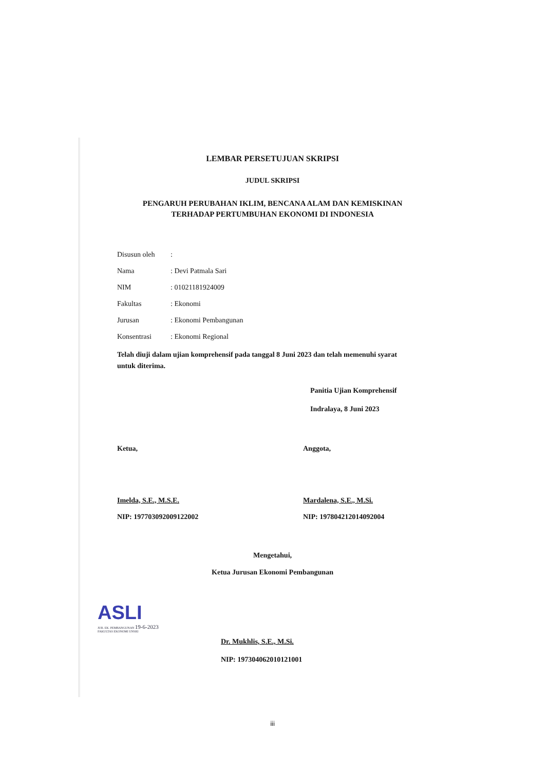LEMBAR PERSETUJUAN SKRIPSI
JUDUL SKRIPSI
PENGARUH PERUBAHAN IKLIM, BENCANA ALAM DAN KEMISKINAN
TERHADAP PERTUMBUHAN EKONOMI DI INDONESIA
Disusun oleh:
Nama: Devi Patmala Sari
NIM: 01021181924009
Fakultas: Ekonomi
Jurusan: Ekonomi Pembangunan
Konsentrasi: Ekonomi Regional
Telah diuji dalam ujian komprehensif pada tanggal 8 Juni 2023 dan telah memenuhi syarat untuk diterima.
Panitia Ujian Komprehensif
Indralaya, 8 Juni 2023
Ketua,
Imelda, S.E., M.S.E.
NIP: 197703092009122002
Anggota,
Mardalena, S.E., M.Si.
NIP: 197804212014092004
Mengetahui,
Ketua Jurusan Ekonomi Pembangunan
ASLI
JUR. EK. PEMBANGUNAN 19-6-2023
FAKULTAS EKONOMI UNSRI
Dr. Mukhlis, S.E., M.Si.
NIP: 197304062010121001
iii